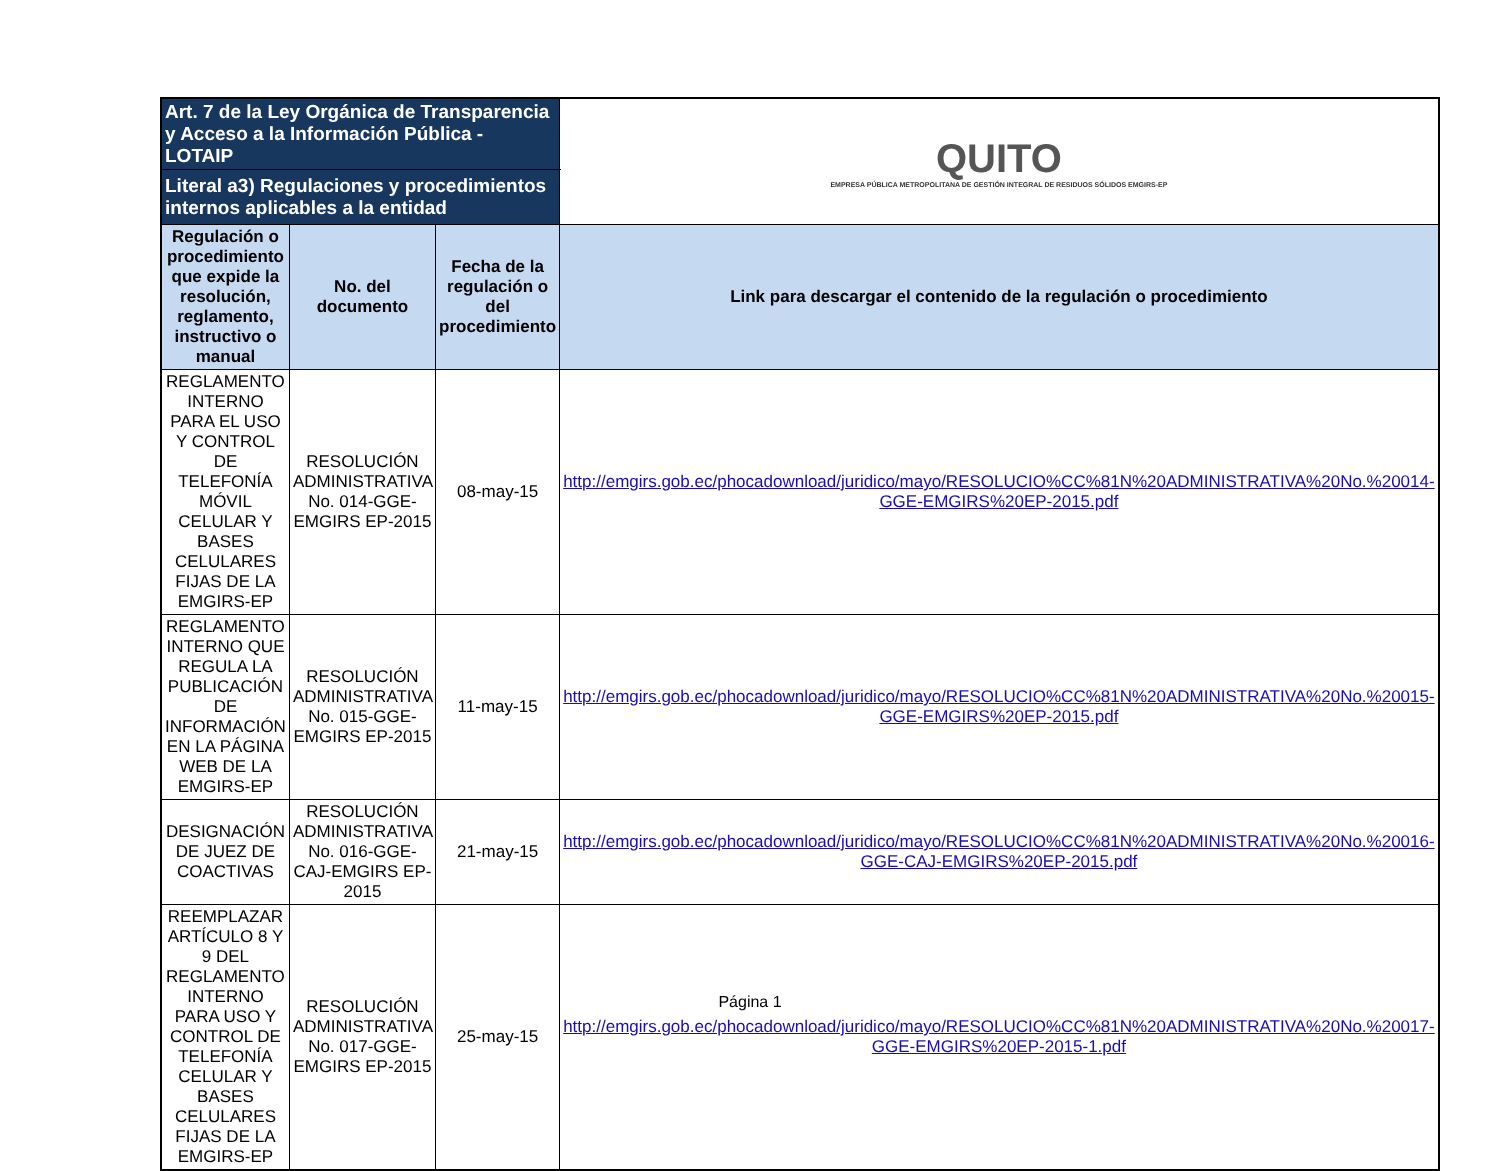| Art. 7 de la Ley Orgánica de Transparencia y Acceso a la Información Pública - LOTAIP | | | | QUITO EMPRESA PÚBLICA METROPOLITANA DE GESTIÓN INTEGRAL DE RESIDUOS SÓLIDOS EMGIRS-EP |
| Literal a3) Regulaciones y procedimientos internos aplicables a la entidad | | | | |
| Regulación o procedimiento que expide la resolución, reglamento, instructivo o manual | No. del documento | Fecha de la regulación o del procedimiento | Link para descargar el contenido de la regulación o procedimiento | |
| REGLAMENTO INTERNO PARA EL USO Y CONTROL DE TELEFONÍA MÓVIL CELULAR Y BASES CELULARES FIJAS DE LA EMGIRS-EP | RESOLUCIÓN ADMINISTRATIVA No. 014-GGE-EMGIRS EP-2015 | 08-may-15 | http://emgirs.gob.ec/phocadownload/juridico/mayo/RESOLUCIO%CC%81N%20ADMINISTRATIVA%20No.%20014-GGE-EMGIRS%20EP-2015.pdf | |
| REGLAMENTO INTERNO QUE REGULA LA PUBLICACIÓN DE INFORMACIÓN EN LA PÁGINA WEB DE LA EMGIRS-EP | RESOLUCIÓN ADMINISTRATIVA No. 015-GGE-EMGIRS EP-2015 | 11-may-15 | http://emgirs.gob.ec/phocadownload/juridico/mayo/RESOLUCIO%CC%81N%20ADMINISTRATIVA%20No.%20015-GGE-EMGIRS%20EP-2015.pdf | |
| DESIGNACIÓN DE JUEZ DE COACTIVAS | RESOLUCIÓN ADMINISTRATIVA No. 016-GGE-CAJ-EMGIRS EP-2015 | 21-may-15 | http://emgirs.gob.ec/phocadownload/juridico/mayo/RESOLUCIO%CC%81N%20ADMINISTRATIVA%20No.%20016-GGE-CAJ-EMGIRS%20EP-2015.pdf | |
| REEMPLAZAR ARTÍCULO 8 Y 9 DEL REGLAMENTO INTERNO PARA USO Y CONTROL DE TELEFONÍA CELULAR Y BASES CELULARES FIJAS DE LA EMGIRS-EP | RESOLUCIÓN ADMINISTRATIVA No. 017-GGE-EMGIRS EP-2015 | 25-may-15 | http://emgirs.gob.ec/phocadownload/juridico/mayo/RESOLUCIO%CC%81N%20ADMINISTRATIVA%20No.%20017-GGE-EMGIRS%20EP-2015-1.pdf | |
Página 1